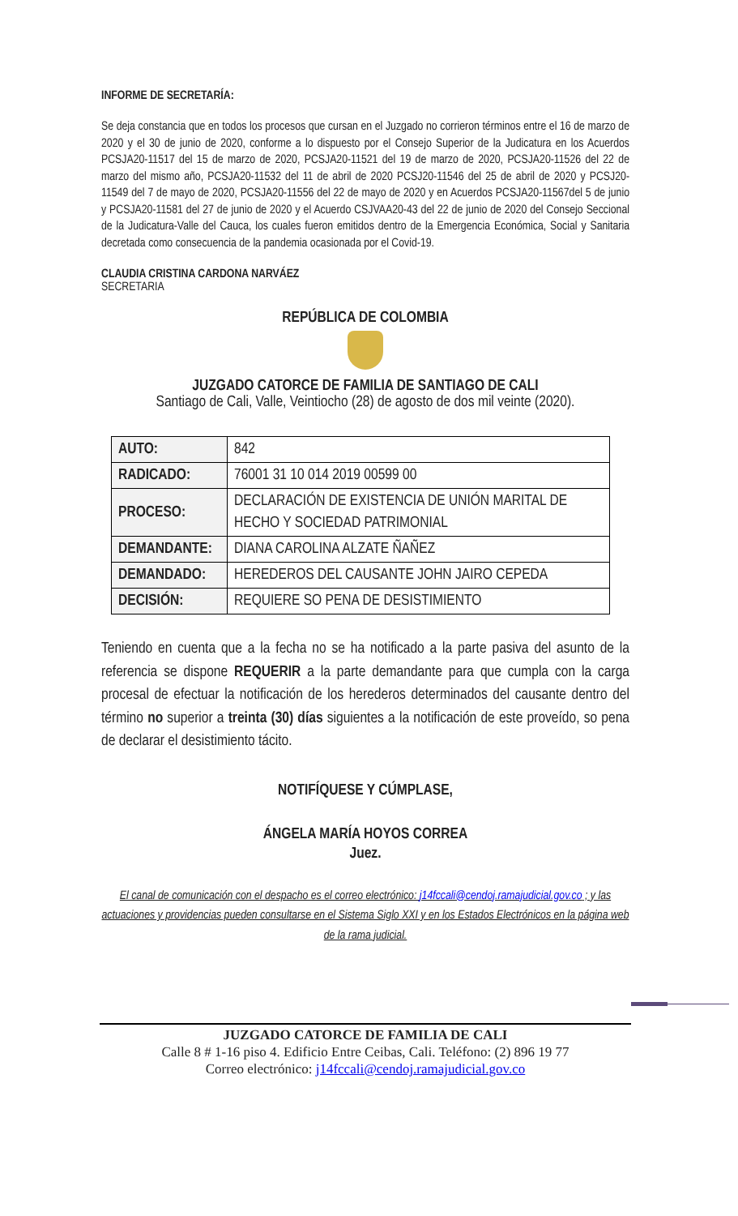INFORME DE SECRETARÍA:
Se deja constancia que en todos los procesos que cursan en el Juzgado no corrieron términos entre el 16 de marzo de 2020 y el 30 de junio de 2020, conforme a lo dispuesto por el Consejo Superior de la Judicatura en los Acuerdos PCSJA20-11517 del 15 de marzo de 2020, PCSJA20-11521 del 19 de marzo de 2020, PCSJA20-11526 del 22 de marzo del mismo año, PCSJA20-11532 del 11 de abril de 2020 PCSJ20-11546 del 25 de abril de 2020 y PCSJ20-11549 del 7 de mayo de 2020, PCSJA20-11556 del 22 de mayo de 2020 y en Acuerdos PCSJA20-11567del 5 de junio y PCSJA20-11581 del 27 de junio de 2020 y el Acuerdo CSJVAA20-43 del 22 de junio de 2020 del Consejo Seccional de la Judicatura-Valle del Cauca, los cuales fueron emitidos dentro de la Emergencia Económica, Social y Sanitaria decretada como consecuencia de la pandemia ocasionada por el Covid-19.
CLAUDIA CRISTINA CARDONA NARVÁEZ
SECRETARIA
REPÚBLICA DE COLOMBIA
JUZGADO CATORCE DE FAMILIA DE SANTIAGO DE CALI
Santiago de Cali, Valle, Veintiocho (28) de agosto de dos mil veinte (2020).
| AUTO: | 842 |
| RADICADO: | 76001 31 10 014 2019 00599 00 |
| PROCESO: | DECLARACIÓN DE EXISTENCIA DE UNIÓN MARITAL DE HECHO Y SOCIEDAD PATRIMONIAL |
| DEMANDANTE: | DIANA CAROLINA ALZATE ÑAÑEZ |
| DEMANDADO: | HEREDEROS DEL CAUSANTE JOHN JAIRO CEPEDA |
| DECISIÓN: | REQUIERE SO PENA DE DESISTIMIENTO |
Teniendo en cuenta que a la fecha no se ha notificado a la parte pasiva del asunto de la referencia se dispone REQUERIR a la parte demandante para que cumpla con la carga procesal de efectuar la notificación de los herederos determinados del causante dentro del término no superior a treinta (30) días siguientes a la notificación de este proveído, so pena de declarar el desistimiento tácito.
NOTIFÍQUESE Y CÚMPLASE,
ÁNGELA MARÍA HOYOS CORREA
Juez.
El canal de comunicación con el despacho es el correo electrónico: j14fccali@cendoj.ramajudicial.gov.co ; y las actuaciones y providencias pueden consultarse en el Sistema Siglo XXI y en los Estados Electrónicos en la página web de la rama judicial.
JUZGADO CATORCE DE FAMILIA DE CALI
Calle 8 # 1-16 piso 4. Edificio Entre Ceibas, Cali. Teléfono: (2) 896 19 77
Correo electrónico: j14fccali@cendoj.ramajudicial.gov.co